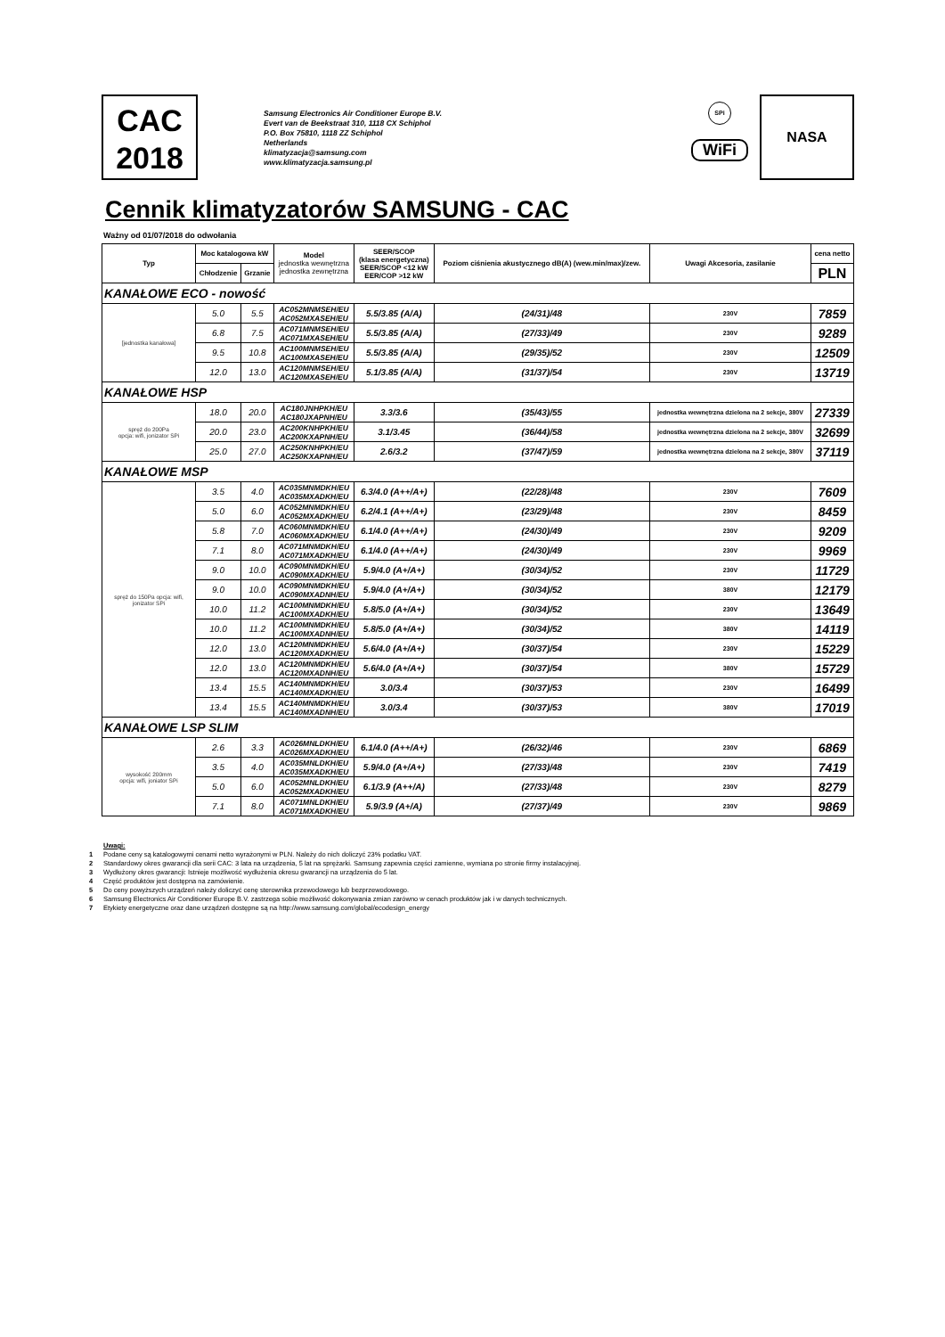CAC
2018
Samsung Electronics Air Conditioner Europe B.V.
Evert van de Beekstraat 310, 1118 CX Schiphol
P.O. Box 75810, 1118 ZZ Schiphol
Netherlands
klimatyzacja@samsung.com
www.klimatyzacja.samsung.pl
SPi
WiFi
NASA
Cennik klimatyzatorów SAMSUNG - CAC
Ważny od 01/07/2018 do odwołania
| Typ | Moc katalogowa kW | | Model jednostka wewnętrzna jednostka zewnętrzna | SEER/SCOP (klasa energetyczna) SEER/SCOP <12 kW EER/COP >12 kW | Poziom ciśnienia akustycznego dB(A) (wew.min/max)/zew. | Uwagi Akcesoria, zasilanie | cena netto |
| --- | --- | --- | --- | --- | --- | --- | --- |
| | Chłodzenie | Grzanie | | | | | PLN |
| KANAŁOWE ECO - nowość | | | | | | | |
| [jednostka kanałowa] | 5.0 | 5.5 | AC052MNMSEH/EU AC052MXASEH/EU | 5.5/3.85 (A/A) | (24/31)/48 | 230V | 7859 |
| | 6.8 | 7.5 | AC071MNMSEH/EU AC071MXASEH/EU | 5.5/3.85 (A/A) | (27/33)/49 | 230V | 9289 |
| | 9.5 | 10.8 | AC100MNMSEH/EU AC100MXASEH/EU | 5.5/3.85 (A/A) | (29/35)/52 | 230V | 12509 |
| | 12.0 | 13.0 | AC120MNMSEH/EU AC120MXASEH/EU | 5.1/3.85 (A/A) | (31/37)/54 | 230V | 13719 |
| KANAŁOWE HSP | | | | | | | |
| spręż do 200Pa opcja: wifi, jonizator SPi | 18.0 | 20.0 | AC180JNHPKH/EU AC180JXAPNH/EU | 3.3/3.6 | (35/43)/55 | jednostka wewnętrzna dzielona na 2 sekcje, 380V | 27339 |
| | 20.0 | 23.0 | AC200KNHPKH/EU AC200KXAPNH/EU | 3.1/3.45 | (36/44)/58 | jednostka wewnętrzna dzielona na 2 sekcje, 380V | 32699 |
| | 25.0 | 27.0 | AC250KNHPKH/EU AC250KXAPNH/EU | 2.6/3.2 | (37/47)/59 | jednostka wewnętrzna dzielona na 2 sekcje, 380V | 37119 |
| KANAŁOWE MSP | | | | | | | |
| spręż do 150Pa opcja: wifi, jonizator SPi | 3.5 | 4.0 | AC035MNMDKH/EU AC035MXADKH/EU | 6.3/4.0 (A++/A+) | (22/28)/48 | 230V | 7609 |
| | 5.0 | 6.0 | AC052MNMDKH/EU AC052MXADKH/EU | 6.2/4.1 (A++/A+) | (23/29)/48 | 230V | 8459 |
| | 5.8 | 7.0 | AC060MNMDKH/EU AC060MXADKH/EU | 6.1/4.0 (A++/A+) | (24/30)/49 | 230V | 9209 |
| | 7.1 | 8.0 | AC071MNMDKH/EU AC071MXADKH/EU | 6.1/4.0 (A++/A+) | (24/30)/49 | 230V | 9969 |
| | 9.0 | 10.0 | AC090MNMDKH/EU AC090MXADKH/EU | 5.9/4.0 (A+/A+) | (30/34)/52 | 230V | 11729 |
| | 9.0 | 10.0 | AC090MNMDKH/EU AC090MXADNH/EU | 5.9/4.0 (A+/A+) | (30/34)/52 | 380V | 12179 |
| | 10.0 | 11.2 | AC100MNMDKH/EU AC100MXADKH/EU | 5.8/5.0 (A+/A+) | (30/34)/52 | 230V | 13649 |
| | 10.0 | 11.2 | AC100MNMDKH/EU AC100MXADNH/EU | 5.8/5.0 (A+/A+) | (30/34)/52 | 380V | 14119 |
| | 12.0 | 13.0 | AC120MNMDKH/EU AC120MXADKH/EU | 5.6/4.0 (A+/A+) | (30/37)/54 | 230V | 15229 |
| | 12.0 | 13.0 | AC120MNMDKH/EU AC120MXADNH/EU | 5.6/4.0 (A+/A+) | (30/37)/54 | 380V | 15729 |
| | 13.4 | 15.5 | AC140MNMDKH/EU AC140MXADKH/EU | 3.0/3.4 | (30/37)/53 | 230V | 16499 |
| | 13.4 | 15.5 | AC140MNMDKH/EU AC140MXADNH/EU | 3.0/3.4 | (30/37)/53 | 380V | 17019 |
| KANAŁOWE LSP SLIM | | | | | | | |
| wysokość 200mm opcja: wifi, joniator SPi | 2.6 | 3.3 | AC026MNLDKH/EU AC026MXADKH/EU | 6.1/4.0 (A++/A+) | (26/32)/46 | 230V | 6869 |
| | 3.5 | 4.0 | AC035MNLDKH/EU AC035MXADKH/EU | 5.9/4.0 (A+/A+) | (27/33)/48 | 230V | 7419 |
| | 5.0 | 6.0 | AC052MNLDKH/EU AC052MXADKH/EU | 6.1/3.9 (A++/A) | (27/33)/48 | 230V | 8279 |
| | 7.1 | 8.0 | AC071MNLDKH/EU AC071MXADKH/EU | 5.9/3.9 (A+/A) | (27/37)/49 | 230V | 9869 |
Uwagi:
1 Podane ceny są katalogowymi cenami netto wyrażonymi w PLN. Należy do nich doliczyć 23% podatku VAT.
2 Standardowy okres gwarancji dla serii CAC: 3 lata na urządzenia, 5 lat na sprężarki. Samsung zapewnia części zamienne, wymiana po stronie firmy instalacyjnej.
3 Wydłużony okres gwarancji: Istnieje możliwość wydłużenia okresu gwarancji na urządzenia do 5 lat.
4 Część produktów jest dostępna na zamówienie.
5 Do ceny powyższych urządzeń należy doliczyć cenę sterownika przewodowego lub bezprzewodowego.
6 Samsung Electronics Air Conditioner Europe B.V. zastrzega sobie możliwość dokonywania zmian zarówno w cenach produktów jak i w danych technicznych.
7 Etykiety energetyczne oraz dane urządzeń dostępne są na http://www.samsung.com/global/ecodesign_energy